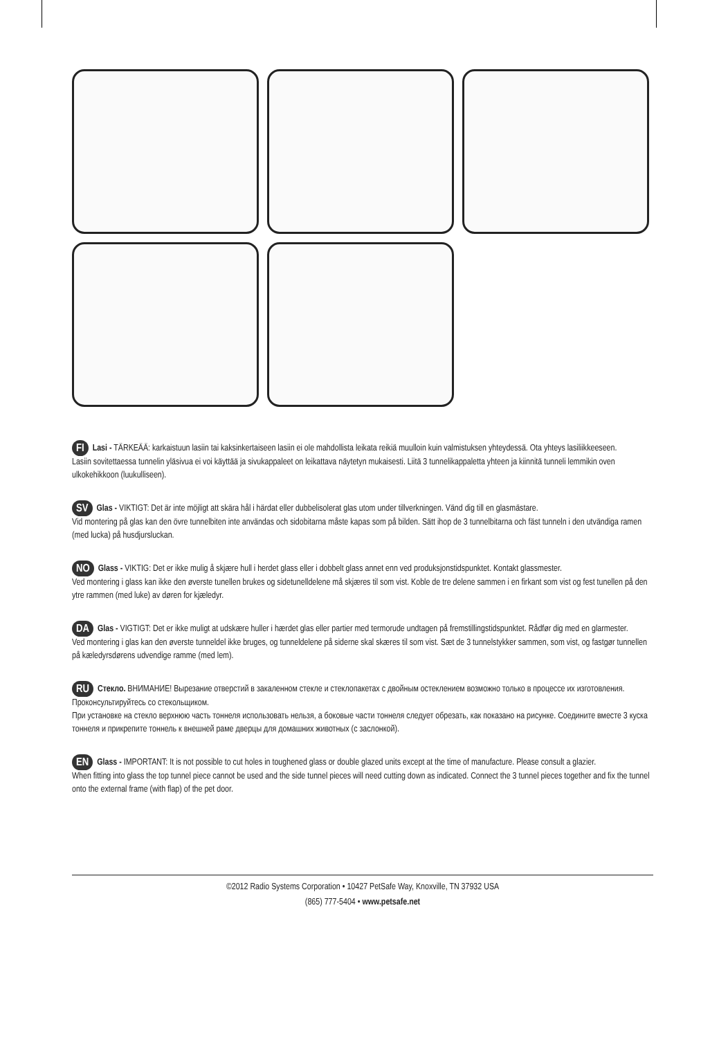FI Lasi - TÄRKEÄÄ: karkaistuun lasiin tai kaksinkertaiseen lasiin ei ole mahdollista leikata reikiä muulloin kuin valmistuksen yhteydessä. Ota yhteys lasiliikkeeseen.
Lasiin sovitettaessa tunnelin yläsivua ei voi käyttää ja sivukappaleet on leikattava näytetyn mukaisesti. Liitä 3 tunnelikappaletta yhteen ja kiinnitä tunneli lemmikin oven ulkokehikkoon (luukulliseen).
SV Glas - VIKTIGT: Det är inte möjligt att skära hål i härdat eller dubbelisolerat glas utom under tillverkningen. Vänd dig till en glasmästare.
Vid montering på glas kan den övre tunnelbiten inte användas och sidobitarna måste kapas som på bilden. Sätt ihop de 3 tunnelbitarna och fäst tunneln i den utvändiga ramen (med lucka) på husdjursluckan.
NO Glass - VIKTIG: Det er ikke mulig å skjære hull i herdet glass eller i dobbelt glass annet enn ved produksjonstidspunktet. Kontakt glassmester.
Ved montering i glass kan ikke den øverste tunellen brukes og sidetunelldelene må skjæres til som vist. Koble de tre delene sammen i en firkant som vist og fest tunellen på den ytre rammen (med luke) av døren for kjæledyr.
DA Glas - VIGTIGT: Det er ikke muligt at udskære huller i hærdet glas eller partier med termorude undtagen på fremstillingstidspunktet. Rådfør dig med en glarmester.
Ved montering i glas kan den øverste tunneldel ikke bruges, og tunneldelene på siderne skal skæres til som vist. Sæt de 3 tunnelstykker sammen, som vist, og fastgør tunnellen på kæledyrsdørens udvendige ramme (med lem).
RU Стекло. ВНИМАНИЕ! Вырезание отверстий в закаленном стекле и стеклопакетах с двойным остеклением возможно только в процессе их изготовления. Проконсультируйтесь со стекольщиком.
При установке на стекло верхнюю часть тоннеля использовать нельзя, а боковые части тоннеля следует обрезать, как показано на рисунке. Соедините вместе 3 куска тоннеля и прикрепите тоннель к внешней раме дверцы для домашних животных (с заслонкой).
EN Glass - IMPORTANT: It is not possible to cut holes in toughened glass or double glazed units except at the time of manufacture. Please consult a glazier.
When fitting into glass the top tunnel piece cannot be used and the side tunnel pieces will need cutting down as indicated. Connect the 3 tunnel pieces together and fix the tunnel onto the external frame (with flap) of the pet door.
©2012 Radio Systems Corporation • 10427 PetSafe Way, Knoxville, TN 37932 USA
(865) 777-5404 • www.petsafe.net